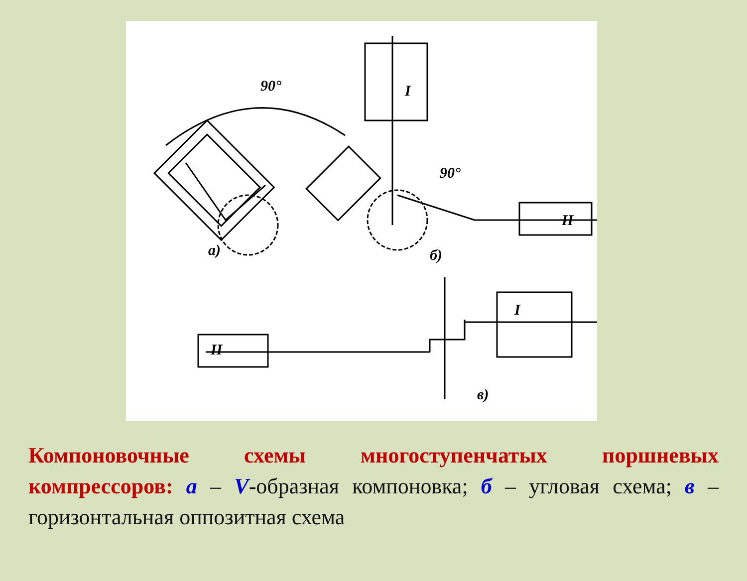90°
а)
I
90°
II
б)
II
I
в)
Компоновочные схемы многоступенчатых поршневых компрессоров: а – V-образная компоновка; б – угловая схема; в – горизонтальная оппозитная схема